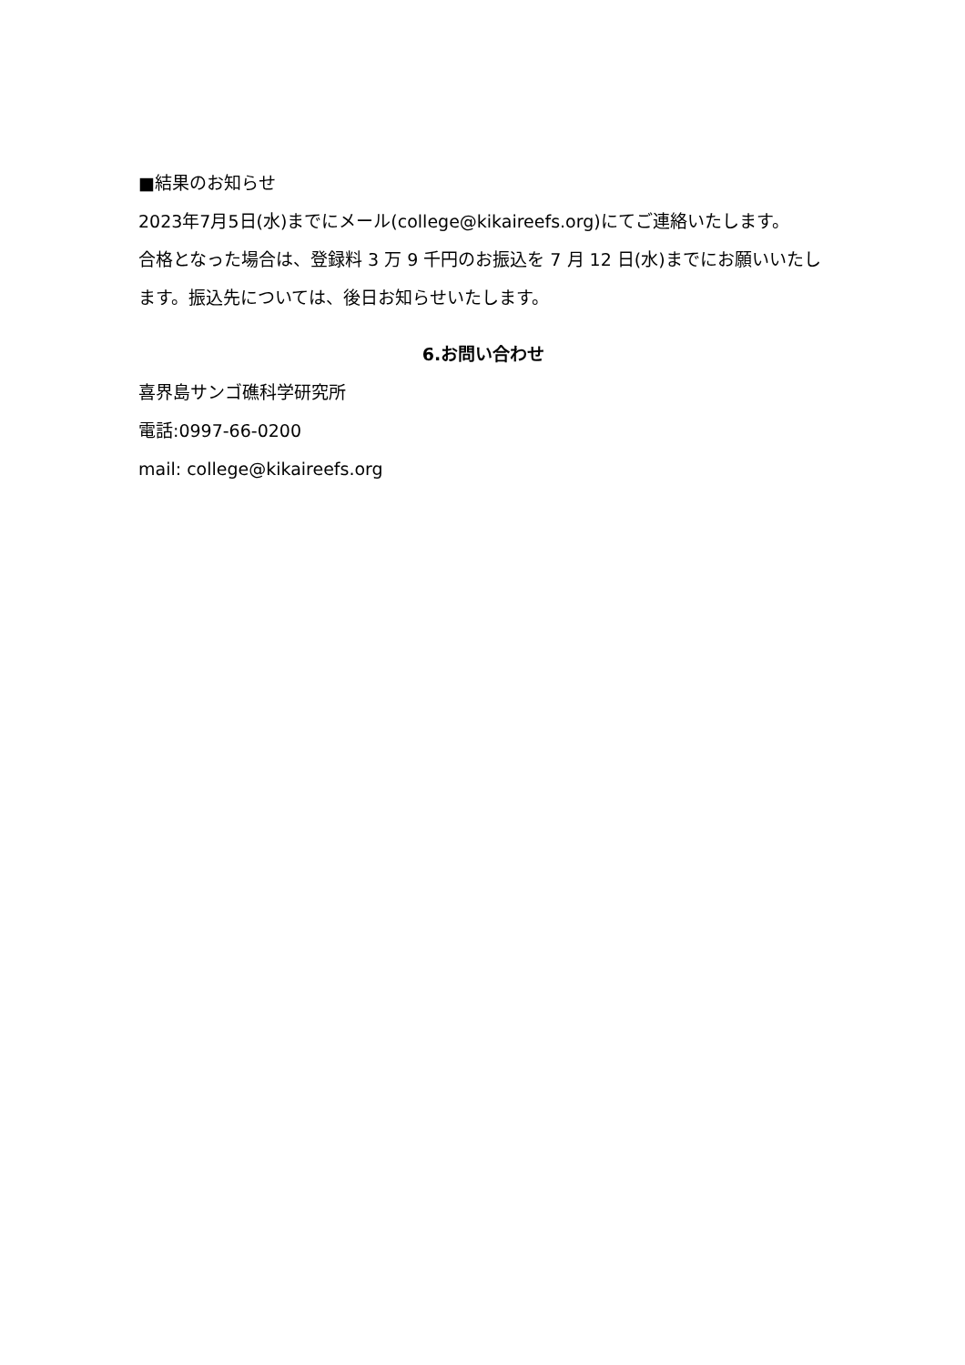■結果のお知らせ
2023年7月5日(水)までにメール(college@kikaireefs.org)にてご連絡いたします。
合格となった場合は、登録料 3 万 9 千円のお振込を 7 月 12 日(水)までにお願いいたします。振込先については、後日お知らせいたします。
6.お問い合わせ
喜界島サンゴ礁科学研究所
電話:0997-66-0200
mail: college@kikaireefs.org